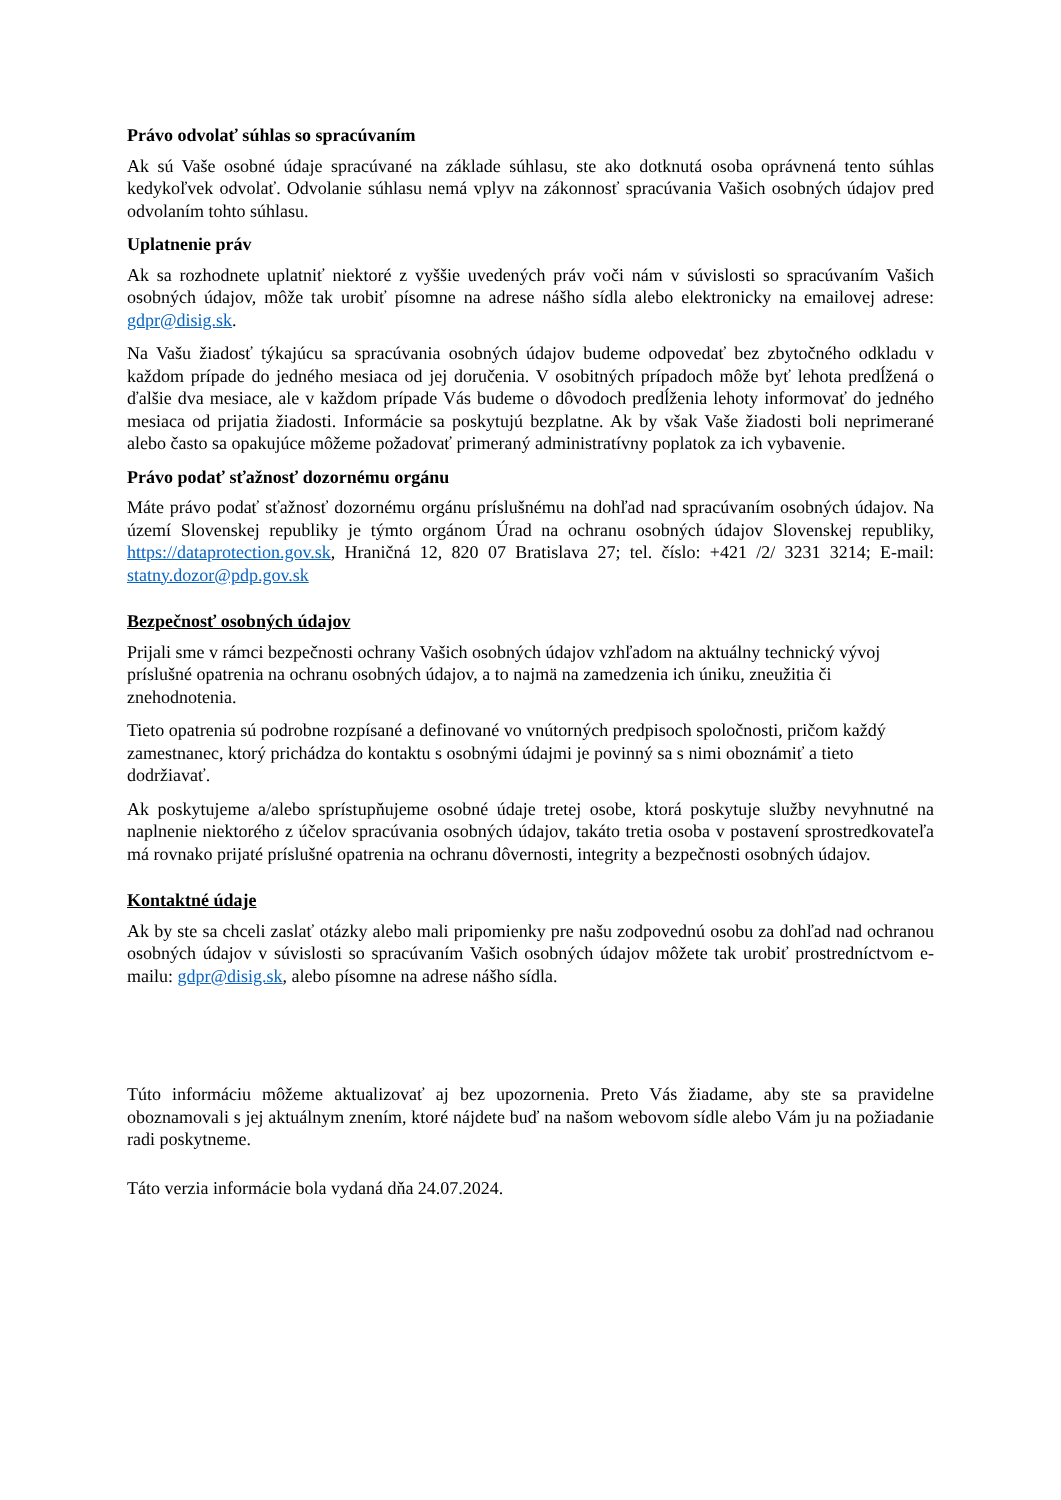Právo odvolať súhlas so spracúvaním
Ak sú Vaše osobné údaje spracúvané na základe súhlasu, ste ako dotknutá osoba oprávnená tento súhlas kedykoľvek odvolať. Odvolanie súhlasu nemá vplyv na zákonnosť spracúvania Vašich osobných údajov pred odvolaním tohto súhlasu.
Uplatnenie práv
Ak sa rozhodnete uplatniť niektoré z vyššie uvedených práv voči nám v súvislosti so spracúvaním Vašich osobných údajov, môže tak urobiť písomne na adrese nášho sídla alebo elektronicky na emailovej adrese: gdpr@disig.sk.
Na Vašu žiadosť týkajúcu sa spracúvania osobných údajov budeme odpovedať bez zbytočného odkladu v každom prípade do jedného mesiaca od jej doručenia. V osobitných prípadoch môže byť lehota predĺžená o ďalšie dva mesiace, ale v každom prípade Vás budeme o dôvodoch predĺženia lehoty informovať do jedného mesiaca od prijatia žiadosti. Informácie sa poskytujú bezplatne. Ak by však Vaše žiadosti boli neprimerané alebo často sa opakujúce môžeme požadovať primeraný administratívny poplatok za ich vybavenie.
Právo podať sťažnosť dozornému orgánu
Máte právo podať sťažnosť dozornému orgánu príslušnému na dohľad nad spracúvaním osobných údajov. Na území Slovenskej republiky je týmto orgánom Úrad na ochranu osobných údajov Slovenskej republiky, https://dataprotection.gov.sk, Hraničná 12, 820 07 Bratislava 27; tel. číslo: +421 /2/ 3231 3214; E-mail: statny.dozor@pdp.gov.sk
Bezpečnosť osobných údajov
Prijali sme v rámci bezpečnosti ochrany Vašich osobných údajov vzhľadom na aktuálny technický vývoj príslušné opatrenia na ochranu osobných údajov, a to najmä na zamedzenia ich úniku, zneužitia či znehodnotenia.
Tieto opatrenia sú podrobne rozpísané a definované vo vnútorných predpisoch spoločnosti, pričom každý zamestnanec, ktorý prichádza do kontaktu s osobnými údajmi je povinný sa s nimi oboznámiť a tieto dodržiavať.
Ak poskytujeme a/alebo sprístupňujeme osobné údaje tretej osobe, ktorá poskytuje služby nevyhnutné na naplnenie niektorého z účelov spracúvania osobných údajov, takáto tretia osoba v postavení sprostredkovateľa má rovnako prijaté príslušné opatrenia na ochranu dôvernosti, integrity a bezpečnosti osobných údajov.
Kontaktné údaje
Ak by ste sa chceli zaslať otázky alebo mali pripomienky pre našu zodpovednú osobu za dohľad nad ochranou osobných údajov v súvislosti so spracúvaním Vašich osobných údajov môžete tak urobiť prostredníctvom e-mailu: gdpr@disig.sk, alebo písomne na adrese nášho sídla.
Túto informáciu môžeme aktualizovať aj bez upozornenia. Preto Vás žiadame, aby ste sa pravidelne oboznamovali s jej aktuálnym znením, ktoré nájdete buď na našom webovom sídle alebo Vám ju na požiadanie radi poskytneme.
Táto verzia informácie bola vydaná dňa 24.07.2024.